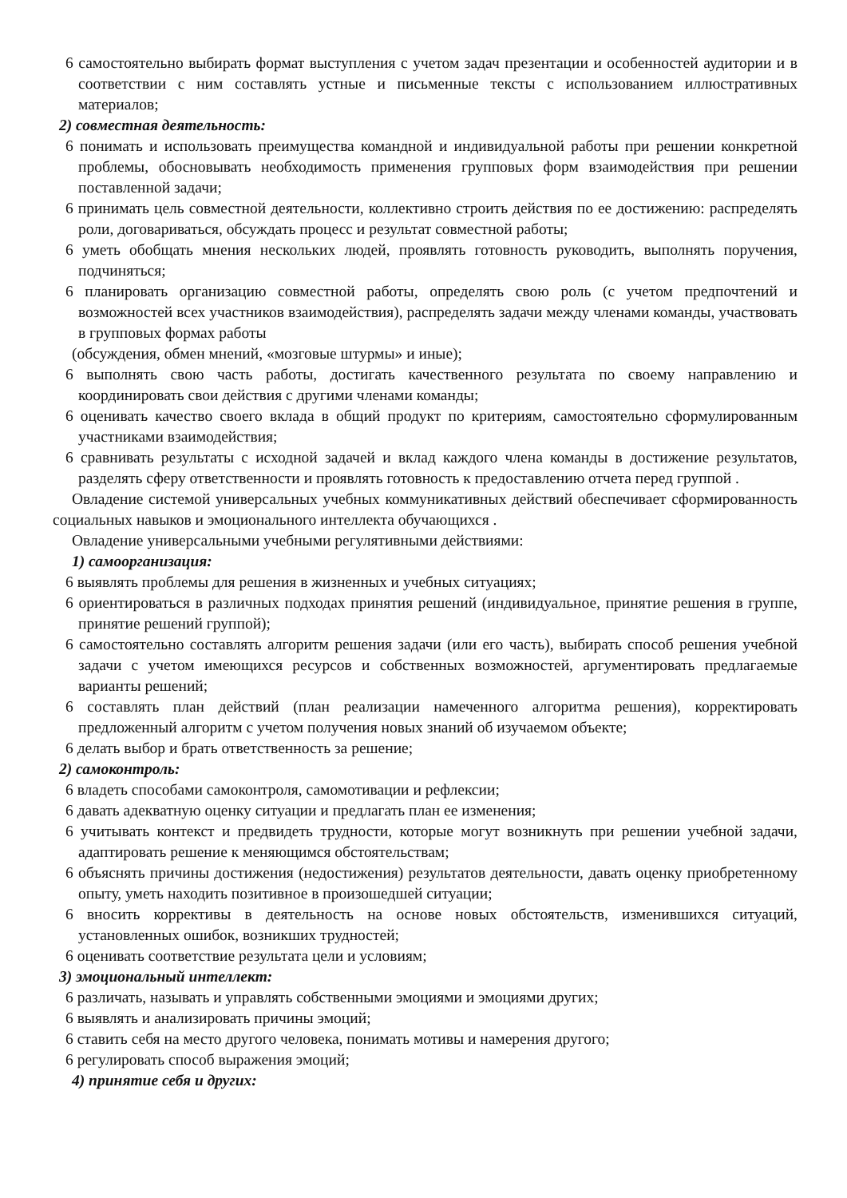6 самостоятельно выбирать формат выступления с учетом задач презентации и особенностей аудитории и в соответствии с ним составлять устные и письменные тексты с использованием иллюстративных материалов;
2) совместная деятельность:
6 понимать и использовать преимущества командной и индивидуальной работы при решении конкретной проблемы, обосновывать необходимость применения групповых форм взаимодействия при решении поставленной задачи;
6 принимать цель совместной деятельности, коллективно строить действия по ее достижению: распределять роли, договариваться, обсуждать процесс и результат совместной работы;
6 уметь обобщать мнения нескольких людей, проявлять готовность руководить, выполнять поручения, подчиняться;
6 планировать организацию совместной работы, определять свою роль (с учетом предпочтений и возможностей всех участников взаимодействия), распределять задачи между членами команды, участвовать в групповых формах работы
(обсуждения, обмен мнений, «мозговые штурмы» и иные);
6 выполнять свою часть работы, достигать качественного результата по своему направлению и координировать свои действия с другими членами команды;
6 оценивать качество своего вклада в общий продукт по критериям, самостоятельно сформулированным участниками взаимодействия;
6 сравнивать результаты с исходной задачей и вклад каждого члена команды в достижение результатов, разделять сферу ответственности и проявлять готовность к предоставлению отчета перед группой .
Овладение системой универсальных учебных коммуникативных действий обеспечивает сформированность социальных навыков и эмоционального интеллекта обучающихся .
Овладение универсальными учебными регулятивными действиями:
1) самоорганизация:
6 выявлять проблемы для решения в жизненных и учебных ситуациях;
6 ориентироваться в различных подходах принятия решений (индивидуальное, принятие решения в группе, принятие решений группой);
6 самостоятельно составлять алгоритм решения задачи (или его часть), выбирать способ решения учебной задачи с учетом имеющихся ресурсов и собственных возможностей, аргументировать предлагаемые варианты решений;
6 составлять план действий (план реализации намеченного алгоритма решения), корректировать предложенный алгоритм с учетом получения новых знаний об изучаемом объекте;
6 делать выбор и брать ответственность за решение;
2) самоконтроль:
6 владеть способами самоконтроля, самомотивации и рефлексии;
6 давать адекватную оценку ситуации и предлагать план ее изменения;
6 учитывать контекст и предвидеть трудности, которые могут возникнуть при решении учебной задачи, адаптировать решение к меняющимся обстоятельствам;
6 объяснять причины достижения (недостижения) результатов деятельности, давать оценку приобретенному опыту, уметь находить позитивное в произошедшей ситуации;
6 вносить коррективы в деятельность на основе новых обстоятельств, изменившихся ситуаций, установленных ошибок, возникших трудностей;
6 оценивать соответствие результата цели и условиям;
3) эмоциональный интеллект:
6 различать, называть и управлять собственными эмоциями и эмоциями других;
6 выявлять и анализировать причины эмоций;
6 ставить себя на место другого человека, понимать мотивы и намерения другого;
6 регулировать способ выражения эмоций;
4) принятие себя и других: